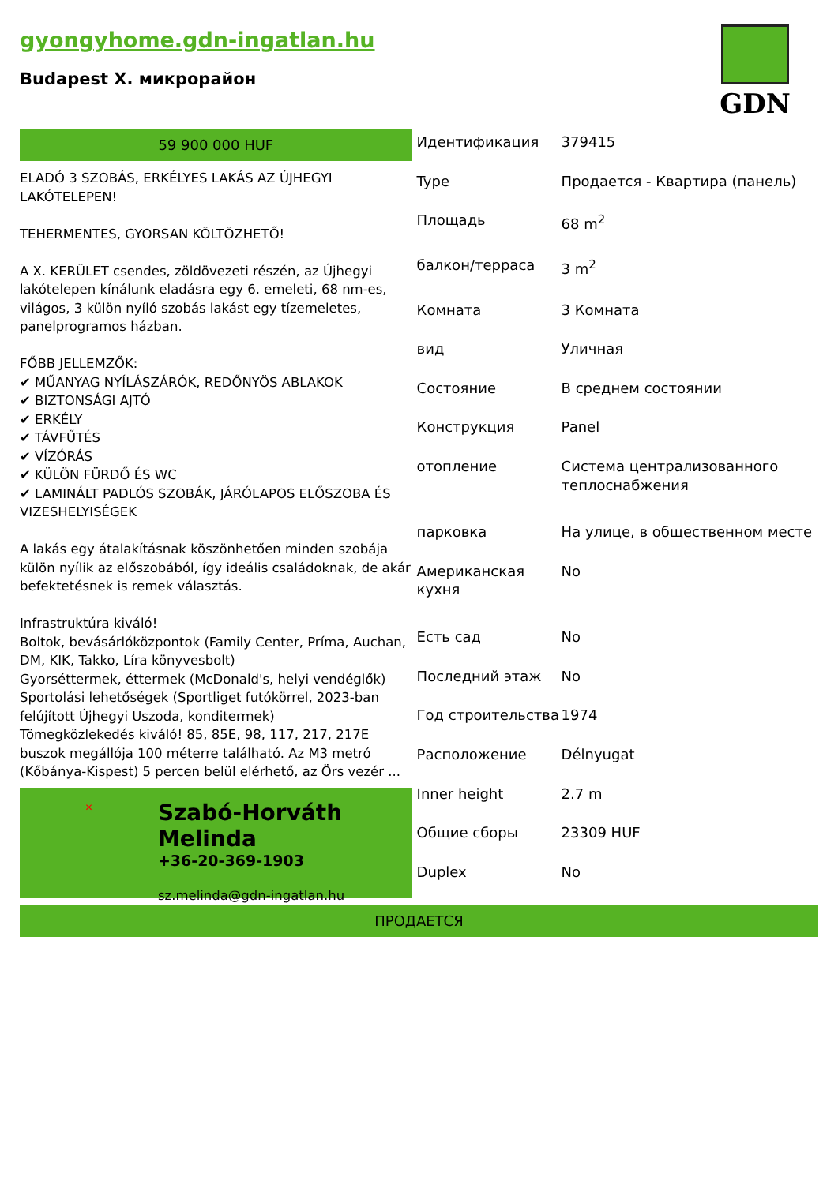gyongyhome.gdn-ingatlan.hu
Budapest X. микрорайон
GDN
59 900 000 HUF
ELADÓ 3 SZOBÁS, ERKÉLYES LAKÁS AZ ÚJHEGYI LAKÓTELEPEN!
TEHERMENTES, GYORSAN KÖLTÖZHETŐ!
A X. KERÜLET csendes, zöldövezeti részén, az Újhegyi lakótelepen kínálunk eladásra egy 6. emeleti, 68 nm-es, világos, 3 külön nyíló szobás lakást egy tízemeletes, panelprogramos házban.
FŐBB JELLEMZŐK:
✔ MŰANYAG NYÍLÁSZÁRÓK, REDŐNYÖS ABLAKOK
✔ BIZTONSÁGI AJTÓ
✔ ERKÉLY
✔ TÁVFŰTÉS
✔ VÍZÓRÁS
✔ KÜLÖN FÜRDŐ ÉS WC
✔ LAMINÁLT PADLÓS SZOBÁK, JÁRÓLAPOS ELŐSZOBA ÉS VIZESHELYISÉGEK
A lakás egy átalakításnak köszönhetően minden szobája külön nyílik az előszobából, így ideális családoknak, de akár befektetésnek is remek választás.
Infrastruktúra kiváló!
Boltok, bevásárlóközpontok (Family Center, Príma, Auchan, DM, KIK, Takko, Líra könyvesbolt)
Gyorséttermek, éttermek (McDonald's, helyi vendéglők)
Sportolási lehetőségek (Sportliget futókörrel, 2023-ban felújított Újhegyi Uszoda, konditermek)
Tömegközlekedés kiváló! 85, 85E, 98, 117, 217, 217E buszok megállója 100 méterre található. Az M3 metró (Kőbánya-Kispest) 5 percen belül elérhető, az Örs vezér ...
✕
Szabó-Horváth Melinda
+36-20-369-1903
sz.melinda@gdn-ingatlan.hu
| Идентификация | 379415 |
| Type | Продается - Квартира (панель) |
| Площадь | 68 m<sup>2</sup> |
| балкон/терраса | 3 m<sup>2</sup> |
| Комната | 3 Комната |
| вид | Уличная |
| Состояние | В среднем состоянии |
| Конструкция | Panel |
| отопление | Система централизованного теплоснабжения |
| парковка | На улице, в общественном месте |
| Американская кухня | No |
| Есть сад | No |
| Последний этаж | No |
| Год строительства | 1974 |
| Расположение | Délnyugat |
| Inner height | 2.7 m |
| Общие сборы | 23309 HUF |
| Duplex | No |
ПРОДАЕТСЯ